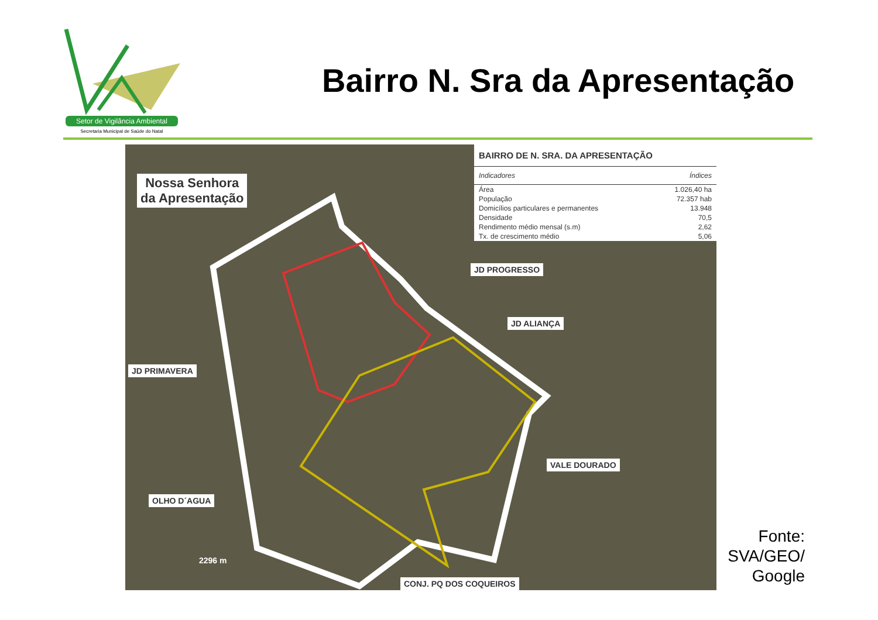Setor de Vigilância Ambiental
Secretaria Municipal de Saúde do Natal
Bairro N. Sra da Apresentação
Nossa Senhora
da Apresentação
JD PROGRESSO
JD ALIANÇA
JD PRIMAVERA
VALE DOURADO
OLHO D´AGUA
CONJ. PQ DOS COQUEIROS
2296 m
| BAIRRO DE N. SRA. DA APRESENTAÇÃO | |
| --- | --- |
| Indicadores | Índices |
| Área | 1.026,40 ha |
| População | 72.357 hab |
| Domicílios particulares e permanentes | 13.948 |
| Densidade | 70,5 |
| Rendimento médio mensal (s.m) | 2,62 |
| Tx. de crescimento médio | 5,06 |
Fonte:
SVA/GEO/
Google